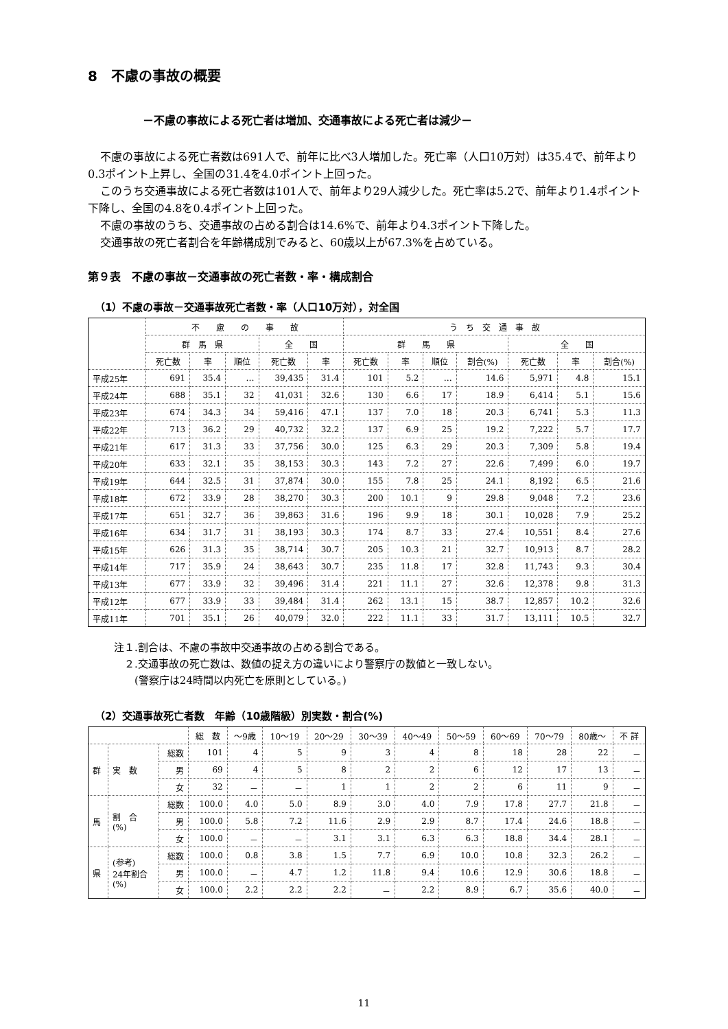8　不慮の事故の概要
－不慮の事故による死亡者は増加、交通事故による死亡者は減少－
不慮の事故による死亡者数は691人で、前年に比べ3人増加した。死亡率（人口10万対）は35.4で、前年より0.3ポイント上昇し、全国の31.4を4.0ポイント上回った。
このうち交通事故による死亡者数は101人で、前年より29人減少した。死亡率は5.2で、前年より1.4ポイント下降し、全国の4.8を0.4ポイント上回った。
不慮の事故のうち、交通事故の占める割合は14.6%で、前年より4.3ポイント下降した。
交通事故の死亡者割合を年齢構成別でみると、60歳以上が67.3%を占めている。
第９表　不慮の事故－交通事故の死亡者数・率・構成割合
（1）不慮の事故－交通事故死亡者数・率（人口10万対），対全国
| | 不 慮 の 事 故 | | | | | う ち 交 通 事 故 | | | | | | |
| --- | --- | --- | --- | --- | --- | --- | --- | --- | --- | --- | --- | --- |
| | 群 馬 県 | | | 全 国 | | 群 馬 県 | | | | 全 国 | | |
| | 死亡数 | 率 | 順位 | 死亡数 | 率 | 死亡数 | 率 | 順位 | 割合(%) | 死亡数 | 率 | 割合(%) |
| 平成25年 | 691 | 35.4 | … | 39,435 | 31.4 | 101 | 5.2 | … | 14.6 | 5,971 | 4.8 | 15.1 |
| 平成24年 | 688 | 35.1 | 32 | 41,031 | 32.6 | 130 | 6.6 | 17 | 18.9 | 6,414 | 5.1 | 15.6 |
| 平成23年 | 674 | 34.3 | 34 | 59,416 | 47.1 | 137 | 7.0 | 18 | 20.3 | 6,741 | 5.3 | 11.3 |
| 平成22年 | 713 | 36.2 | 29 | 40,732 | 32.2 | 137 | 6.9 | 25 | 19.2 | 7,222 | 5.7 | 17.7 |
| 平成21年 | 617 | 31.3 | 33 | 37,756 | 30.0 | 125 | 6.3 | 29 | 20.3 | 7,309 | 5.8 | 19.4 |
| 平成20年 | 633 | 32.1 | 35 | 38,153 | 30.3 | 143 | 7.2 | 27 | 22.6 | 7,499 | 6.0 | 19.7 |
| 平成19年 | 644 | 32.5 | 31 | 37,874 | 30.0 | 155 | 7.8 | 25 | 24.1 | 8,192 | 6.5 | 21.6 |
| 平成18年 | 672 | 33.9 | 28 | 38,270 | 30.3 | 200 | 10.1 | 9 | 29.8 | 9,048 | 7.2 | 23.6 |
| 平成17年 | 651 | 32.7 | 36 | 39,863 | 31.6 | 196 | 9.9 | 18 | 30.1 | 10,028 | 7.9 | 25.2 |
| 平成16年 | 634 | 31.7 | 31 | 38,193 | 30.3 | 174 | 8.7 | 33 | 27.4 | 10,551 | 8.4 | 27.6 |
| 平成15年 | 626 | 31.3 | 35 | 38,714 | 30.7 | 205 | 10.3 | 21 | 32.7 | 10,913 | 8.7 | 28.2 |
| 平成14年 | 717 | 35.9 | 24 | 38,643 | 30.7 | 235 | 11.8 | 17 | 32.8 | 11,743 | 9.3 | 30.4 |
| 平成13年 | 677 | 33.9 | 32 | 39,496 | 31.4 | 221 | 11.1 | 27 | 32.6 | 12,378 | 9.8 | 31.3 |
| 平成12年 | 677 | 33.9 | 33 | 39,484 | 31.4 | 262 | 13.1 | 15 | 38.7 | 12,857 | 10.2 | 32.6 |
| 平成11年 | 701 | 35.1 | 26 | 40,079 | 32.0 | 222 | 11.1 | 33 | 31.7 | 13,111 | 10.5 | 32.7 |
注１.割合は、不慮の事故中交通事故の占める割合である。
　２.交通事故の死亡数は、数値の捉え方の違いにより警察庁の数値と一致しない。
　　(警察庁は24時間以内死亡を原則としている。)
（2）交通事故死亡者数　年齢（10歳階級）別実数・割合(%)
| | | | 総 数 | ～9歳 | 10～19 | 20～29 | 30～39 | 40～49 | 50～59 | 60～69 | 70～79 | 80歳～ | 不 詳 |
| --- | --- | --- | --- | --- | --- | --- | --- | --- | --- | --- | --- | --- | --- |
| 群 | 実 数 | 総数 | 101 | 4 | 5 | 9 | 3 | 4 | 8 | 18 | 28 | 22 | － |
| | | 男 | 69 | 4 | 5 | 8 | 2 | 2 | 6 | 12 | 17 | 13 | － |
| | | 女 | 32 | － | － | 1 | 1 | 2 | 2 | 6 | 11 | 9 | － |
| 馬 | 割 合 (%) | 総数 | 100.0 | 4.0 | 5.0 | 8.9 | 3.0 | 4.0 | 7.9 | 17.8 | 27.7 | 21.8 | － |
| | | 男 | 100.0 | 5.8 | 7.2 | 11.6 | 2.9 | 2.9 | 8.7 | 17.4 | 24.6 | 18.8 | － |
| | | 女 | 100.0 | － | － | 3.1 | 3.1 | 6.3 | 6.3 | 18.8 | 34.4 | 28.1 | － |
| 県 | (参考) 24年割合 (%) | 総数 | 100.0 | 0.8 | 3.8 | 1.5 | 7.7 | 6.9 | 10.0 | 10.8 | 32.3 | 26.2 | － |
| | | 男 | 100.0 | － | 4.7 | 1.2 | 11.8 | 9.4 | 10.6 | 12.9 | 30.6 | 18.8 | － |
| | | 女 | 100.0 | 2.2 | 2.2 | 2.2 | － | 2.2 | 8.9 | 6.7 | 35.6 | 40.0 | － |
11